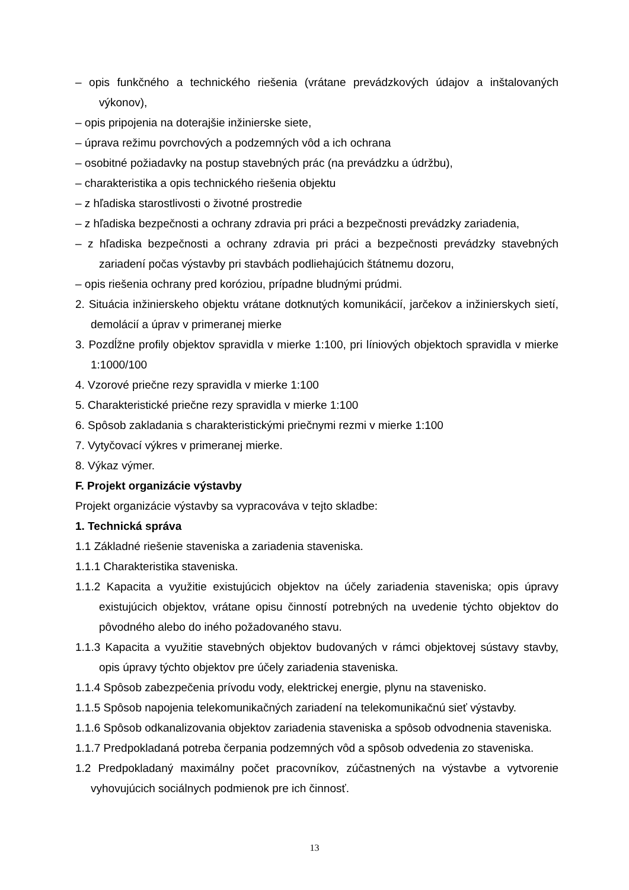– opis funkčného a technického riešenia (vrátane prevádzkových údajov a inštalovaných výkonov),
– opis pripojenia na doterajšie inžinierske siete,
– úprava režimu povrchových a podzemných vôd a ich ochrana
– osobitné požiadavky na postup stavebných prác (na prevádzku a údržbu),
– charakteristika a opis technického riešenia objektu
– z hľadiska starostlivosti o životné prostredie
– z hľadiska bezpečnosti a ochrany zdravia pri práci a bezpečnosti prevádzky zariadenia,
– z hľadiska bezpečnosti a ochrany zdravia pri práci a bezpečnosti prevádzky stavebných zariadení počas výstavby pri stavbách podliehajúcich štátnemu dozoru,
– opis riešenia ochrany pred koróziou, prípadne bludnými prúdmi.
2. Situácia inžinierskeho objektu vrátane dotknutých komunikácií, jarčekov a inžinierskych sietí, demolácií a úprav v primeranej mierke
3. Pozdĺžne profily objektov spravidla v mierke 1:100, pri líniových objektoch spravidla v mierke 1:1000/100
4. Vzorové priečne rezy spravidla v mierke 1:100
5. Charakteristické priečne rezy spravidla v mierke 1:100
6. Spôsob zakladania s charakteristickými priečnymi rezmi v mierke 1:100
7. Vytyčovací výkres v primeranej mierke.
8. Výkaz výmer.
F. Projekt organizácie výstavby
Projekt organizácie výstavby sa vypracováva v tejto skladbe:
1. Technická správa
1.1 Základné riešenie staveniska a zariadenia staveniska.
1.1.1 Charakteristika staveniska.
1.1.2 Kapacita a využitie existujúcich objektov na účely zariadenia staveniska; opis úpravy existujúcich objektov, vrátane opisu činností potrebných na uvedenie týchto objektov do pôvodného alebo do iného požadovaného stavu.
1.1.3 Kapacita a využitie stavebných objektov budovaných v rámci objektovej sústavy stavby, opis úpravy týchto objektov pre účely zariadenia staveniska.
1.1.4 Spôsob zabezpečenia prívodu vody, elektrickej energie, plynu na stavenisko.
1.1.5 Spôsob napojenia telekomunikačných zariadení na telekomunikačnú sieť výstavby.
1.1.6 Spôsob odkanalizovania objektov zariadenia staveniska a spôsob odvodnenia staveniska.
1.1.7 Predpokladaná potreba čerpania podzemných vôd a spôsob odvedenia zo staveniska.
1.2 Predpokladaný maximálny počet pracovníkov, zúčastnených na výstavbe a vytvorenie vyhovujúcich sociálnych podmienok pre ich činnosť.
13